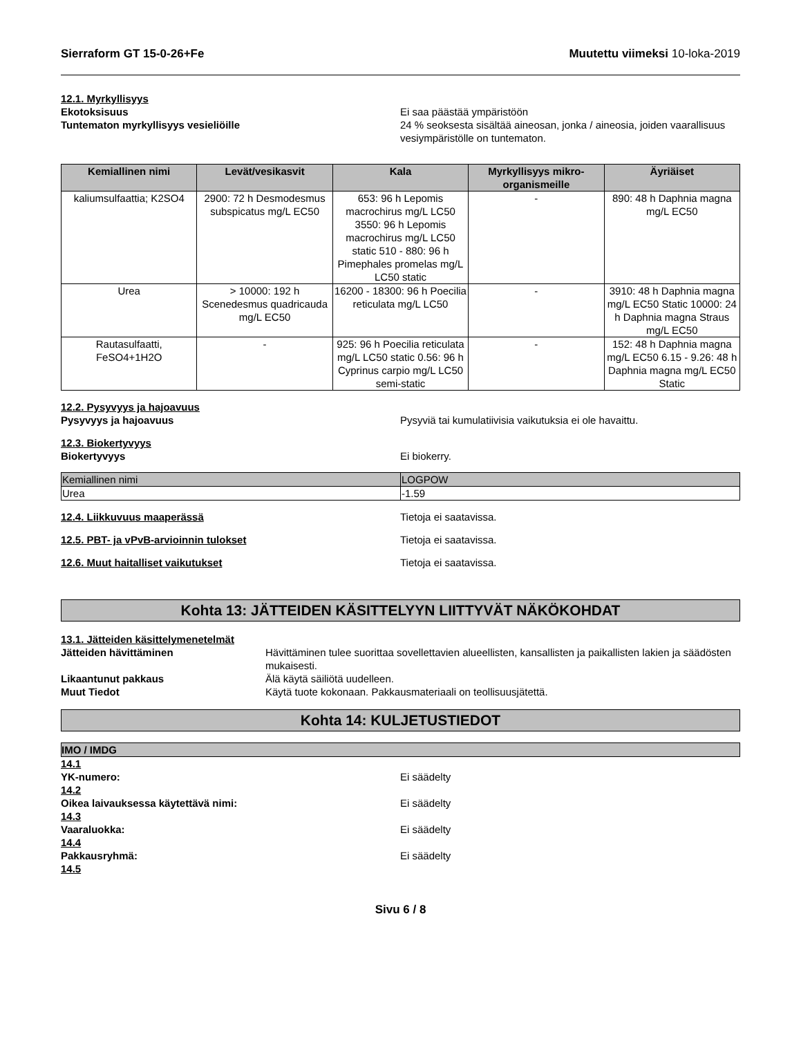Sierraform GT 15-0-26+Fe Muutettu viimeksi 10-loka-2019
12.1. Myrkyllisyys
Ekotoksisuus Ei saa päästää ympäristöön
Tuntematon myrkyllisyys vesieliöille 24 % seoksesta sisältää aineosan, jonka / aineosia, joiden vaarallisuus vesiympäristölle on tuntematon.
| Kemiallinen nimi | Levät/vesikasvit | Kala | Myrkyllisyys mikro-organismeille | Äyriäiset |
| --- | --- | --- | --- | --- |
| kaliumsulfaattia; K2SO4 | 2900: 72 h Desmodesmus subspicatus mg/L EC50 | 653: 96 h Lepomis macrochirus mg/L LC50 3550: 96 h Lepomis macrochirus mg/L LC50 static 510 - 880: 96 h Pimephales promelas mg/L LC50 static | - | 890: 48 h Daphnia magna mg/L EC50 |
| Urea | > 10000: 192 h Scenedesmus quadricauda mg/L EC50 | 16200 - 18300: 96 h Poecilia reticulata mg/L LC50 | - | 3910: 48 h Daphnia magna mg/L EC50 Static 10000: 24 h Daphnia magna Straus mg/L EC50 |
| Rautasulfaatti, FeSO4+1H2O | - | 925: 96 h Poecilia reticulata mg/L LC50 static 0.56: 96 h Cyprinus carpio mg/L LC50 semi-static | - | 152: 48 h Daphnia magna mg/L EC50 6.15 - 9.26: 48 h Daphnia magna mg/L EC50 Static |
12.2. Pysyvyys ja hajoavuus
Pysyvyys ja hajoavuus Pysyviä tai kumulatiivisia vaikutuksia ei ole havaittu.
12.3. Biokertyvyys
Biokertyvyys Ei biokerry.
| Kemiallinen nimi | LOGPOW |
| Urea | -1.59 |
12.4. Liikkuvuus maaperässä
Tietoja ei saatavissa.
12.5. PBT- ja vPvB-arvioinnin tulokset
Tietoja ei saatavissa.
12.6. Muut haitalliset vaikutukset
Tietoja ei saatavissa.
Kohta 13: JÄTTEIDEN KÄSITTELYYN LIITTYVÄT NÄKÖKOHDAT
13.1. Jätteiden käsittelymenetelmät
Jätteiden hävittäminen Hävittäminen tulee suorittaa sovellettavien alueellisten, kansallisten ja paikallisten lakien ja säädösten mukaisesti.
Likaantunut pakkaus Älä käytä säiliötä uudelleen.
Muut Tiedot Käytä tuote kokonaan. Pakkausmateriaali on teollisuusjätettä.
Kohta 14: KULJETUSTIEDOT
IMO / IMDG
14.1
YK-numero: Ei säädelty
14.2
Oikea laivauksessa käytettävä nimi: Ei säädelty
14.3
Vaaraluokka: Ei säädelty
14.4
Pakkausryhmä: Ei säädelty
14.5
Sivu 6 / 8